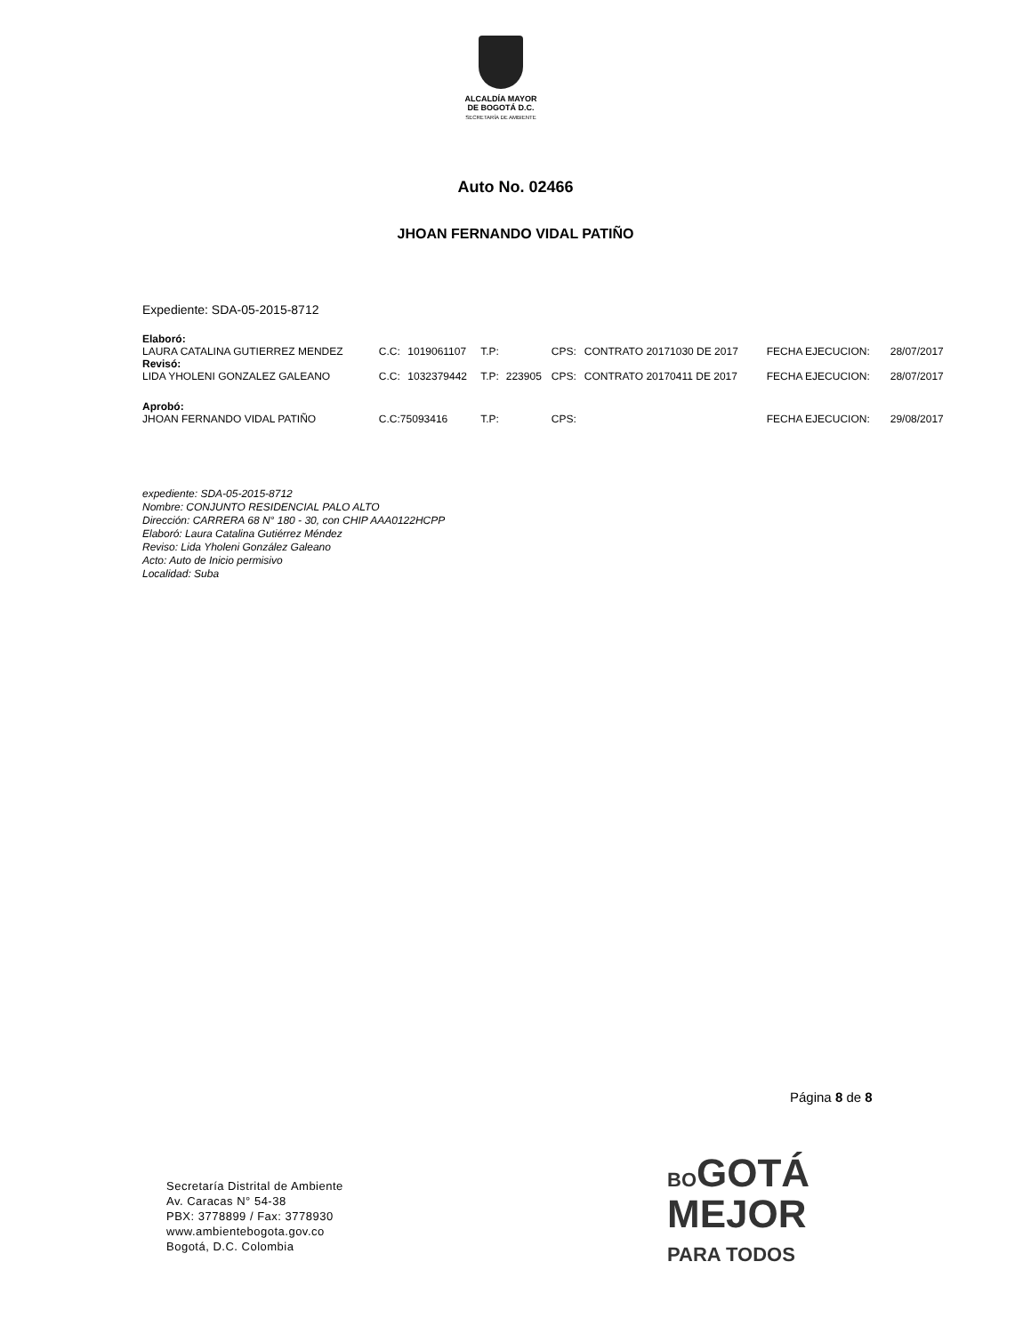ALCALDÍA MAYOR
DE BOGOTÁ D.C.
SECRETARÍA DE AMBIENTE
Auto No. 02466
JHOAN FERNANDO VIDAL PATIÑO
Expediente: SDA-05-2015-8712
| Elaboró: | | | | | | | | |
| LAURA CATALINA GUTIERREZ MENDEZ | C.C: | 1019061107 | T.P: | | CPS: | CONTRATO 20171030 DE 2017 | FECHA EJECUCION: | 28/07/2017 |
| Revisó: | | | | | | | | |
| LIDA YHOLENI GONZALEZ GALEANO | C.C: | 1032379442 | T.P: | 223905 | CPS: | CONTRATO 20170411 DE 2017 | FECHA EJECUCION: | 28/07/2017 |
| Aprobó: | | | | | | | | |
| JHOAN FERNANDO VIDAL PATIÑO | C.C:75093416 | | T.P: | | CPS: | | FECHA EJECUCION: | 29/08/2017 |
expediente: SDA-05-2015-8712
Nombre: CONJUNTO RESIDENCIAL PALO ALTO
Dirección: CARRERA 68 N° 180 - 30, con CHIP AAA0122HCPP
Elaboró: Laura Catalina Gutiérrez Méndez
Reviso: Lida Yholeni González Galeano
Acto: Auto de Inicio permisivo
Localidad: Suba
Página 8 de 8
Secretaría Distrital de Ambiente
Av. Caracas N° 54-38
PBX: 3778899 / Fax: 3778930
www.ambientebogota.gov.co
Bogotá, D.C. Colombia
BOGOTÁ
MEJOR
PARA TODOS